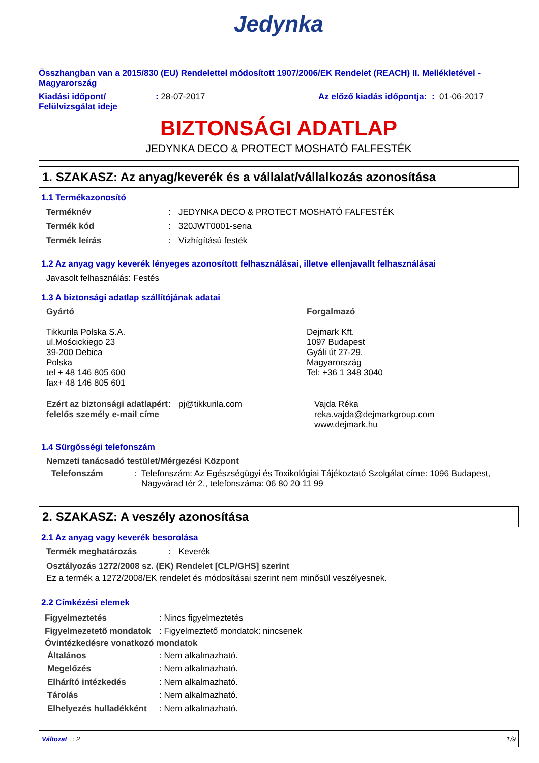Jedynka
Összhangban van a 2015/830 (EU) Rendelettel módosított 1907/2006/EK Rendelet (REACH) II. Mellékletével - Magyarország
Kiadási időpont/ Felülvizsgálat ideje
: 28-07-2017 Az előző kiadás időpontja: : 01-06-2017
BIZTONSÁGI ADATLAP
JEDYNKA DECO & PROTECT MOSHATÓ FALFESTÉK
1. SZAKASZ: Az anyag/keverék és a vállalat/vállalkozás azonosítása
1.1 Termékazonosító
Terméknév : JEDYNKA DECO & PROTECT MOSHATÓ FALFESTÉK
Termék kód : 320JWT0001-seria
Termék leírás : Vízhígítású festék
1.2 Az anyag vagy keverék lényeges azonosított felhasználásai, illetve ellenjavallt felhasználásai
Javasolt felhasználás: Festés
1.3 A biztonsági adatlap szállítójának adatai
Gyártó
Tikkurila Polska S.A.
ul.Mościckiego 23
39-200 Debica
Polska
tel + 48 146 805 600
fax+ 48 146 805 601
Forgalmazó
Dejmark Kft.
1097 Budapest
Gyáli út 27-29.
Magyarország
Tel: +36 1 348 3040
Ezért az biztonsági adatlapért felelős személy e-mail címe
: pj@tikkurila.com Vajda Réka
reka.vajda@dejmarkgroup.com
www.dejmark.hu
1.4 Sürgősségi telefonszám
Nemzeti tanácsadó testület/Mérgezési Központ
Telefonszám : Telefonszám: Az Egészségügyi és Toxikológiai Tájékoztató Szolgálat címe: 1096 Budapest, Nagyvárad tér 2., telefonszáma: 06 80 20 11 99
2. SZAKASZ: A veszély azonosítása
2.1 Az anyag vagy keverék besorolása
Termék meghatározás : Keverék
Osztályozás 1272/2008 sz. (EK) Rendelet [CLP/GHS] szerint
Ez a termék a 1272/2008/EK rendelet és módosításai szerint nem minősül veszélyesnek.
2.2 Címkézési elemek
Figyelmeztetés : Nincs figyelmeztetés
Figyelmezetető mondatok
: Figyelmeztető mondatok: nincsenek
Óvintézkedésre vonatkozó mondatok
Általános : Nem alkalmazható.
Megelőzés : Nem alkalmazható.
Elhárító intézkedés : Nem alkalmazható.
Tárolás : Nem alkalmazható.
Elhelyezés hulladékként
: Nem alkalmazható.
Változat : 2 1/9